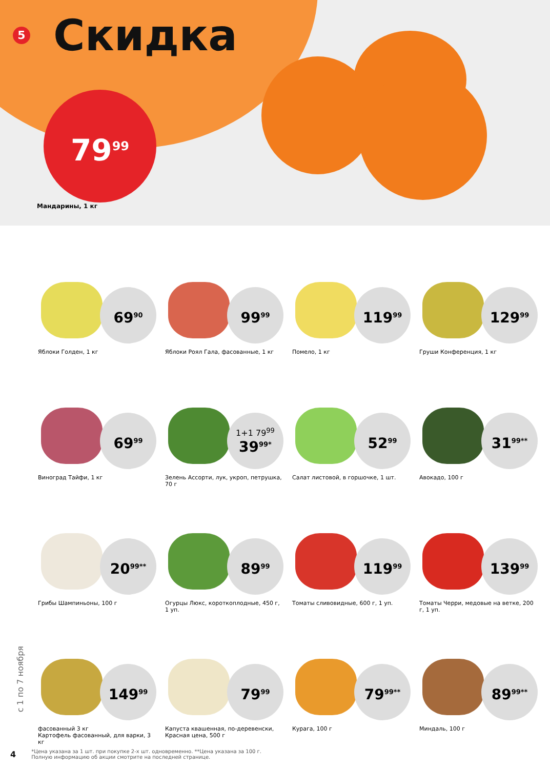5
Скидка
79<sup>99</sup>
Мандарины, 1 кг
69<sup>90</sup>
Яблоки Голден, 1 кг
99<sup>99</sup>
Яблоки Роял Гала, фасованные, 1 кг
119<sup>99</sup>
Помело, 1 кг
129<sup>99</sup>
Груши Конференция, 1 кг
69<sup>99</sup>
Виноград Тайфи, 1 кг
1+1 79<sup>99</sup>
39<sup>99*</sup>
Зелень Ассорти, лук, укроп, петрушка, 70 г
52<sup>99</sup>
Салат листовой, в горшочке, 1 шт.
31<sup>99**</sup>
Авокадо, 100 г
20<sup>99**</sup>
Грибы Шампиньоны, 100 г
89<sup>99</sup>
Огурцы Люкс, короткоплодные, 450 г, 1 уп.
119<sup>99</sup>
Томаты сливовидные, 600 г, 1 уп.
139<sup>99</sup>
Томаты Черри, медовые на ветке, 200 г, 1 уп.
149<sup>99</sup>
фасованный 3 кг
Картофель фасованный, для варки, 3 кг
79<sup>99</sup>
Капуста квашенная, по-деревенски, Красная цена, 500 г
79<sup>99**</sup>
Курага, 100 г
89<sup>99**</sup>
Миндаль, 100 г
с 1 по 7 ноября
4
*Цена указана за 1 шт. при покупке 2-х шт. одновременно. **Цена указана за 100 г.
Полную информацию об акции смотрите на последней странице.